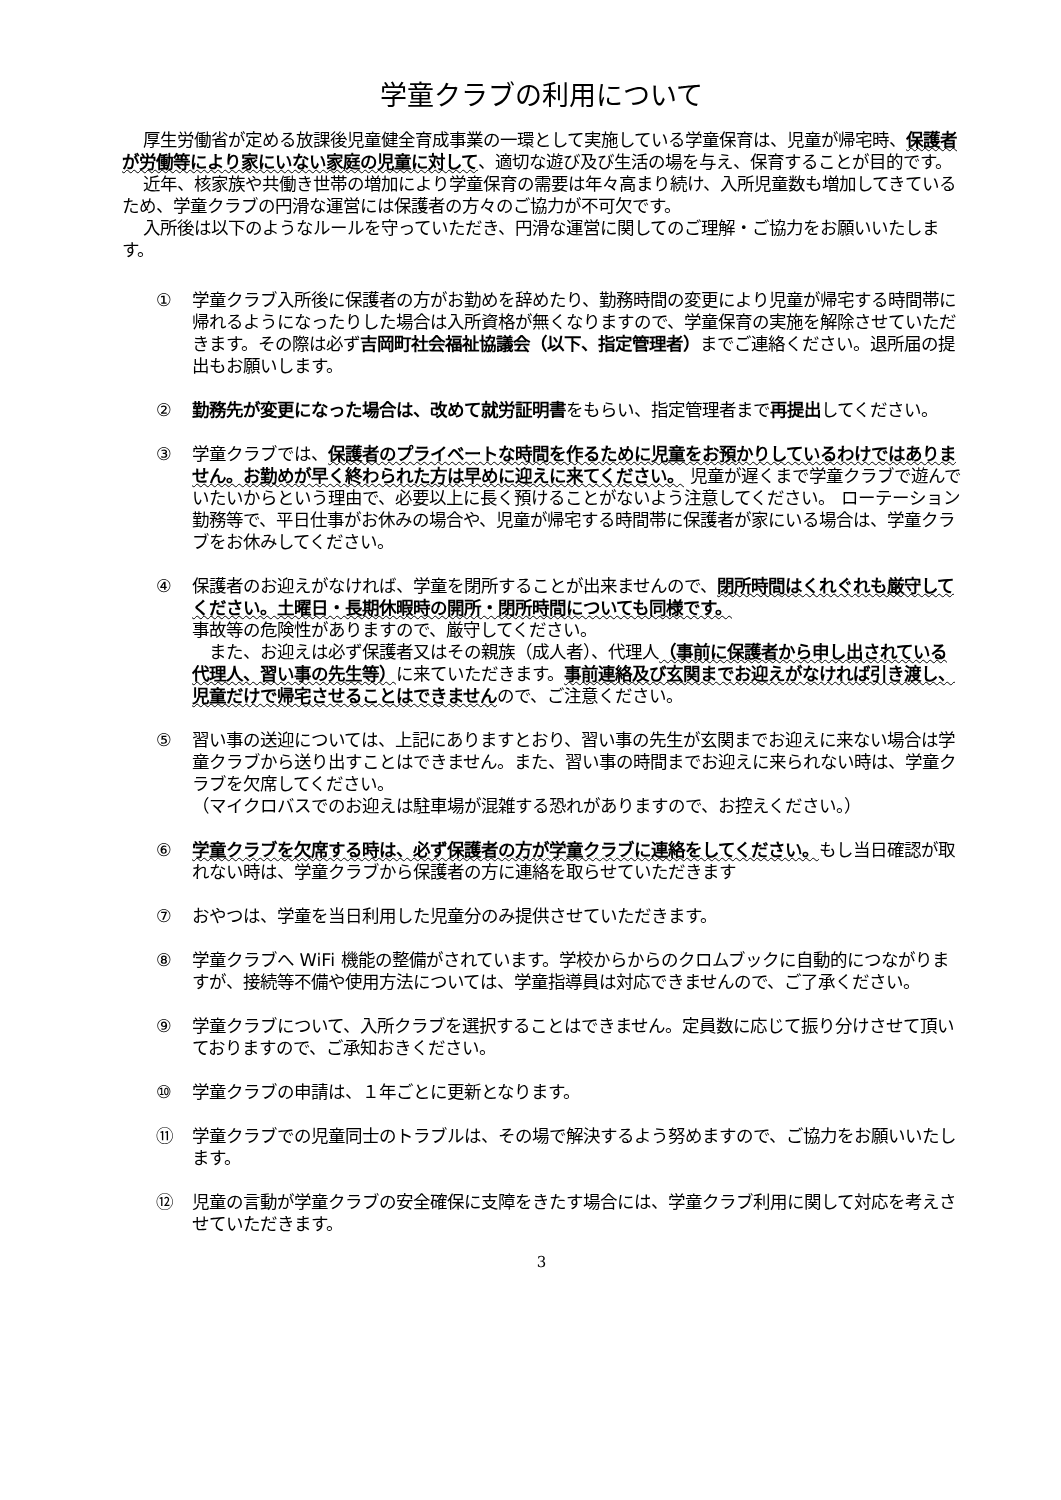学童クラブの利用について
厚生労働省が定める放課後児童健全育成事業の一環として実施している学童保育は、児童が帰宅時、保護者が労働等により家にいない家庭の児童に対して、適切な遊び及び生活の場を与え、保育することが目的です。
近年、核家族や共働き世帯の増加により学童保育の需要は年々高まり続け、入所児童数も増加してきているため、学童クラブの円滑な運営には保護者の方々のご協力が不可欠です。
入所後は以下のようなルールを守っていただき、円滑な運営に関してのご理解・ご協力をお願いいたします。
① 学童クラブ入所後に保護者の方がお勤めを辞めたり、勤務時間の変更により児童が帰宅する時間帯に帰れるようになったりした場合は入所資格が無くなりますので、学童保育の実施を解除させていただきます。その際は必ず吉岡町社会福祉協議会（以下、指定管理者）までご連絡ください。退所届の提出もお願いします。
② 勤務先が変更になった場合は、改めて就労証明書をもらい、指定管理者まで再提出してください。
③ 学童クラブでは、保護者のプライベートな時間を作るために児童をお預かりしているわけではありません。お勤めが早く終わられた方は早めに迎えに来てください。 児童が遅くまで学童クラブで遊んでいたいからという理由で、必要以上に長く預けることがないよう注意してください。 ローテーション勤務等で、平日仕事がお休みの場合や、児童が帰宅する時間帯に保護者が家にいる場合は、学童クラブをお休みしてください。
④ 保護者のお迎えがなければ、学童を閉所することが出来ませんので、閉所時間はくれぐれも厳守してください。土曜日・長期休暇時の開所・閉所時間についても同様です。
事故等の危険性がありますので、厳守してください。
　また、お迎えは必ず保護者又はその親族（成人者）、代理人（事前に保護者から申し出されている代理人、習い事の先生等）に来ていただきます。事前連絡及び玄関までお迎えがなければ引き渡し、児童だけで帰宅させることはできませんので、ご注意ください。
⑤ 習い事の送迎については、上記にありますとおり、習い事の先生が玄関までお迎えに来ない場合は学童クラブから送り出すことはできません。また、習い事の時間までお迎えに来られない時は、学童クラブを欠席してください。
（マイクロバスでのお迎えは駐車場が混雑する恐れがありますので、お控えください。）
⑥ 学童クラブを欠席する時は、必ず保護者の方が学童クラブに連絡をしてください。もし当日確認が取れない時は、学童クラブから保護者の方に連絡を取らせていただきます
⑦ おやつは、学童を当日利用した児童分のみ提供させていただきます。
⑧ 学童クラブへ WiFi 機能の整備がされています。学校からからのクロムブックに自動的につながりますが、接続等不備や使用方法については、学童指導員は対応できませんので、ご了承ください。
⑨ 学童クラブについて、入所クラブを選択することはできません。定員数に応じて振り分けさせて頂いておりますので、ご承知おきください。
⑩ 学童クラブの申請は、１年ごとに更新となります。
⑪ 学童クラブでの児童同士のトラブルは、その場で解決するよう努めますので、ご協力をお願いいたします。
⑫ 児童の言動が学童クラブの安全確保に支障をきたす場合には、学童クラブ利用に関して対応を考えさせていただきます。
3